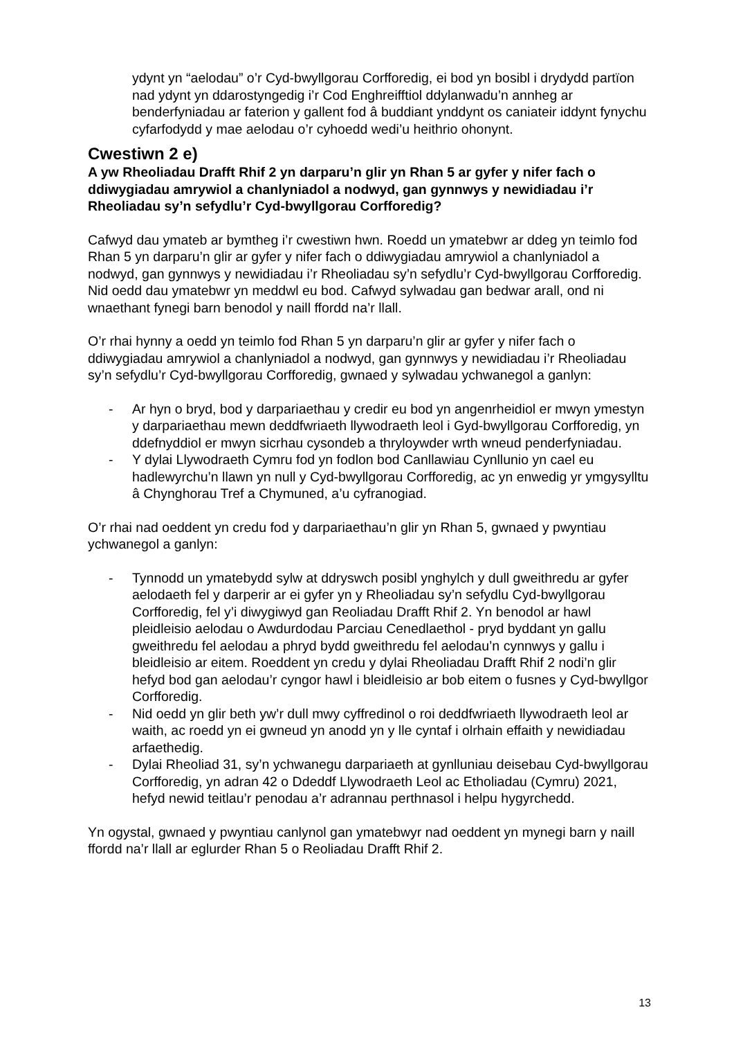ydynt yn “aelodau” o’r Cyd-bwyllgorau Corfforedig, ei bod yn bosibl i drydydd partïon nad ydynt yn ddarostyngedig i’r Cod Enghreifftiol ddylanwadu’n annheg ar benderfyniadau ar faterion y gallent fod â buddiant ynddynt os caniateir iddynt fynychu cyfarfodydd y mae aelodau o’r cyhoedd wedi’u heithrio ohonynt.
Cwestiwn 2 e)
A yw Rheoliadau Drafft Rhif 2 yn darparu’n glir yn Rhan 5 ar gyfer y nifer fach o ddiwygiadau amrywiol a chanlyniadol a nodwyd, gan gynnwys y newidiadau i’r Rheoliadau sy’n sefydlu’r Cyd-bwyllgorau Corfforedig?
Cafwyd dau ymateb ar bymtheg i’r cwestiwn hwn. Roedd un ymatebwr ar ddeg yn teimlo fod Rhan 5 yn darparu’n glir ar gyfer y nifer fach o ddiwygiadau amrywiol a chanlyniadol a nodwyd, gan gynnwys y newidiadau i’r Rheoliadau sy’n sefydlu’r Cyd-bwyllgorau Corfforedig. Nid oedd dau ymatebwr yn meddwl eu bod. Cafwyd sylwadau gan bedwar arall, ond ni wnaethant fynegi barn benodol y naill ffordd na’r llall.
O’r rhai hynny a oedd yn teimlo fod Rhan 5 yn darparu’n glir ar gyfer y nifer fach o ddiwygiadau amrywiol a chanlyniadol a nodwyd, gan gynnwys y newidiadau i’r Rheoliadau sy’n sefydlu’r Cyd-bwyllgorau Corfforedig, gwnaed y sylwadau ychwanegol a ganlyn:
- Ar hyn o bryd, bod y darpariaethau y credir eu bod yn angenrheidiol er mwyn ymestyn y darpariaethau mewn deddfwriaeth llywodraeth leol i Gyd-bwyllgorau Corfforedig, yn ddefnyddiol er mwyn sicrhau cysondeb a thryloywder wrth wneud penderfyniadau.
- Y dylai Llywodraeth Cymru fod yn fodlon bod Canllawiau Cynllunio yn cael eu hadlewyrchu’n llawn yn null y Cyd-bwyllgorau Corfforedig, ac yn enwedig yr ymgysylltu â Chynghorau Tref a Chymuned, a’u cyfranogiad.
O’r rhai nad oeddent yn credu fod y darpariaethau’n glir yn Rhan 5, gwnaed y pwyntiau ychwanegol a ganlyn:
- Tynnodd un ymatebydd sylw at ddryswch posibl ynghylch y dull gweithredu ar gyfer aelodaeth fel y darperir ar ei gyfer yn y Rheoliadau sy’n sefydlu Cyd-bwyllgorau Corfforedig, fel y’i diwygiwyd gan Reoliadau Drafft Rhif 2. Yn benodol ar hawl pleidleisio aelodau o Awdurdodau Parciau Cenedlaethol - pryd byddant yn gallu gweithredu fel aelodau a phryd bydd gweithredu fel aelodau’n cynnwys y gallu i bleidleisio ar eitem. Roeddent yn credu y dylai Rheoliadau Drafft Rhif 2 nodi’n glir hefyd bod gan aelodau’r cyngor hawl i bleidleisio ar bob eitem o fusnes y Cyd-bwyllgor Corfforedig.
- Nid oedd yn glir beth yw’r dull mwy cyffredinol o roi deddfwriaeth llywodraeth leol ar waith, ac roedd yn ei gwneud yn anodd yn y lle cyntaf i olrhain effaith y newidiadau arfaethedig.
- Dylai Rheoliad 31, sy’n ychwanegu darpariaeth at gynlluniau deisebau Cyd-bwyllgorau Corfforedig, yn adran 42 o Ddeddf Llywodraeth Leol ac Etholiadau (Cymru) 2021, hefyd newid teitlau’r penodau a’r adrannau perthnasol i helpu hygyrchedd.
Yn ogystal, gwnaed y pwyntiau canlynol gan ymatebwyr nad oeddent yn mynegi barn y naill ffordd na’r llall ar eglurder Rhan 5 o Reoliadau Drafft Rhif 2.
13